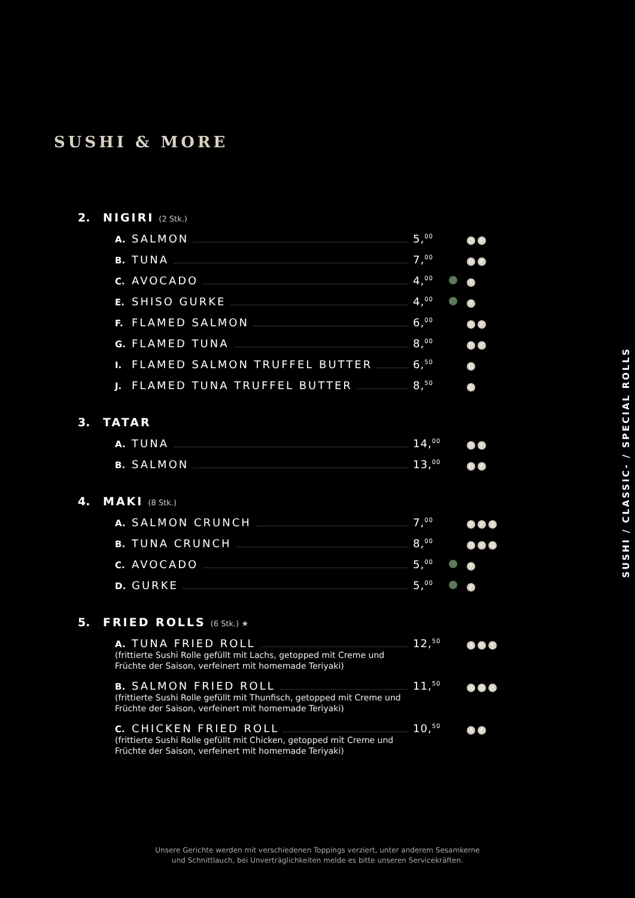SUSHI & MORE
2. NIGIRI (2 Stk.)
A. SALMON 5,<sup>00</sup> D F
B. TUNA 7,<sup>00</sup> D F
C. AVOCADO 4,<sup>00</sup> F
E. SHISO GURKE 4,<sup>00</sup> F
F. FLAMED SALMON 6,<sup>00</sup> D F
G. FLAMED TUNA 8,<sup>00</sup> D F
I. FLAMED SALMON TRUFFEL BUTTER 6,<sup>50</sup> G
J. FLAMED TUNA TRUFFEL BUTTER 8,<sup>50</sup> G
3. TATAR
A. TUNA 14,<sup>00</sup> D F
B. SALMON 13,<sup>00</sup> D F
4. MAKI (8 Stk.)
A. SALMON CRUNCH 7,<sup>00</sup> D F G
B. TUNA CRUNCH 8,<sup>00</sup> D F G
C. AVOCADO 5,<sup>00</sup> F
D. GURKE 5,<sup>00</sup> F
5. FRIED ROLLS (6 Stk.) ★
A. TUNA FRIED ROLL 12,<sup>50</sup> A D F
(frittierte Sushi Rolle gefüllt mit Lachs, getopped mit Creme und Früchte der Saison, verfeinert mit homemade Teriyaki)
B. SALMON FRIED ROLL 11,<sup>50</sup> A D F
(frittierte Sushi Rolle gefüllt mit Thunfisch, getopped mit Creme und Früchte der Saison, verfeinert mit homemade Teriyaki)
C. CHICKEN FRIED ROLL 10,<sup>50</sup> A F
(frittierte Sushi Rolle gefüllt mit Chicken, getopped mit Creme und Früchte der Saison, verfeinert mit homemade Teriyaki)
SUSHI / CLASSIC- / SPECIAL ROLLS
Unsere Gerichte werden mit verschiedenen Toppings verziert, unter anderem Sesamkerne
und Schnittlauch, bei Unverträglichkeiten melde es bitte unseren Servicekräften.